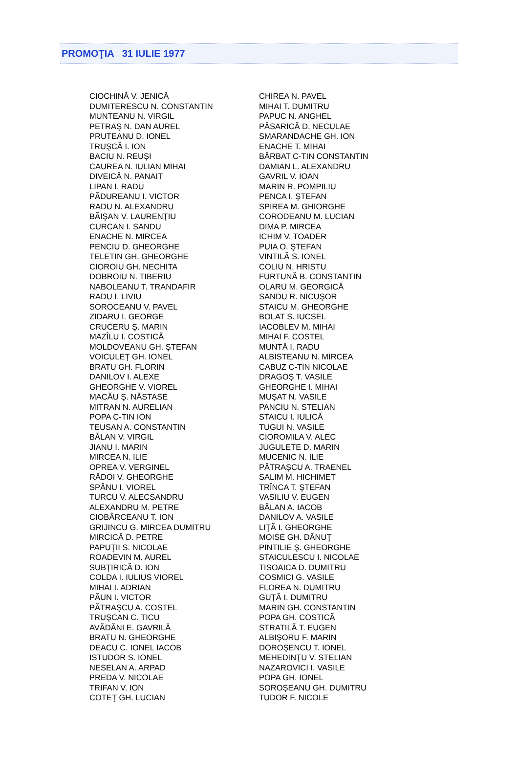PROMOŢIA 31 IULIE 1977
| CIOCHINĂ V. JENICĂ | CHIREA N. PAVEL |
| DUMITERESCU N. CONSTANTIN | MIHAI T. DUMITRU |
| MUNTEANU N. VIRGIL | PAPUC N. ANGHEL |
| PETRAŞ N. DAN AUREL | PĂSARICĂ D. NECULAE |
| PRUTEANU D. IONEL | SMARANDACHE GH. ION |
| TRUŞCĂ I. ION | ENACHE T. MIHAI |
| BACIU N. REUŞI | BĂRBAT C-TIN CONSTANTIN |
| CAUREA N. IULIAN MIHAI | DAMIAN L. ALEXANDRU |
| DIVEICĂ N. PANAIT | GAVRIL V. IOAN |
| LIPAN I. RADU | MARIN R. POMPILIU |
| PĂDUREANU I. VICTOR | PENCA I. ŞTEFAN |
| RADU N. ALEXANDRU | SPIREA M. GHIORGHE |
| BĂIŞAN V. LAURENŢIU | CORODEANU M. LUCIAN |
| CURCAN I. SANDU | DIMA P. MIRCEA |
| ENACHE N. MIRCEA | ICHIM V. TOADER |
| PENCIU D. GHEORGHE | PUIA O. ŞTEFAN |
| TELETIN GH. GHEORGHE | VINTILĂ S. IONEL |
| CIOROIU GH. NECHITA | COLIU N. HRISTU |
| DOBROIU N. TIBERIU | FURTUNĂ B. CONSTANTIN |
| NABOLEANU T. TRANDAFIR | OLARU M. GEORGICĂ |
| RADU I. LIVIU | SANDU R. NICUŞOR |
| SOROCEANU V. PAVEL | STAICU M. GHEORGHE |
| ZIDARU I. GEORGE | BOLAT S. IUCSEL |
| CRUCERU Ş. MARIN | IACOBLEV M. MIHAI |
| MAZÎLU I. COSTICĂ | MIHAI F. COSTEL |
| MOLDOVEANU GH. ŞTEFAN | MUNTĂ I. RADU |
| VOICULEŢ GH. IONEL | ALBISTEANU N. MIRCEA |
| BRATU GH. FLORIN | CABUZ C-TIN NICOLAE |
| DANILOV I. ALEXE | DRAGOŞ T. VASILE |
| GHEORGHE V. VIOREL | GHEORGHE I. MIHAI |
| MACĂU Ş. NĂSTASE | MUŞAT N. VASILE |
| MITRAN N. AURELIAN | PANCIU N. STELIAN |
| POPA C-TIN ION | STAICU I. IULICĂ |
| TEUSAN A. CONSTANTIN | TUGUI N. VASILE |
| BĂLAN V. VIRGIL | CIOROMILA V. ALEC |
| JIANU I. MARIN | JUGULETE D. MARIN |
| MIRCEA N. ILIE | MUCENIC N. ILIE |
| OPREA V. VERGINEL | PĂTRAŞCU A. TRAENEL |
| RĂDOI V. GHEORGHE | SALIM M. HICHIMET |
| SPÂNU I. VIOREL | TRÎNCA T. ŞTEFAN |
| TURCU V. ALECSANDRU | VASILIU V. EUGEN |
| ALEXANDRU M. PETRE | BĂLAN A. IACOB |
| CIOBÂRCEANU T. ION | DANILOV A. VASILE |
| GRIJINCU G. MIRCEA DUMITRU | LIŢĂ I. GHEORGHE |
| MIRCICĂ D. PETRE | MOISE GH. DĂNUŢ |
| PAPUŢII S. NICOLAE | PINTILIE Ş. GHEORGHE |
| ROADEVIN M. AUREL | STAICULESCU I. NICOLAE |
| SUBŢIRICĂ D. ION | TISOAICA D. DUMITRU |
| COLDA I. IULIUS VIOREL | COSMICI G. VASILE |
| MIHAI I. ADRIAN | FLOREA N. DUMITRU |
| PĂUN I. VICTOR | GUŢĂ I. DUMITRU |
| PĂTRAŞCU A. COSTEL | MARIN GH. CONSTANTIN |
| TRUŞCAN C. TICU | POPA GH. COSTICĂ |
| AVĂDĂNI E. GAVRILĂ | STRATILĂ T. EUGEN |
| BRATU N. GHEORGHE | ALBIŞORU F. MARIN |
| DEACU C. IONEL IACOB | DOROŞENCU T. IONEL |
| ISTUDOR S. IONEL | MEHEDINŢU V. STELIAN |
| NESELAN A. ARPAD | NAZAROVICI I. VASILE |
| PREDA V. NICOLAE | POPA GH. IONEL |
| TRIFAN V. ION | SOROŞEANU GH. DUMITRU |
| COTEŢ GH. LUCIAN | TUDOR F. NICOLE |